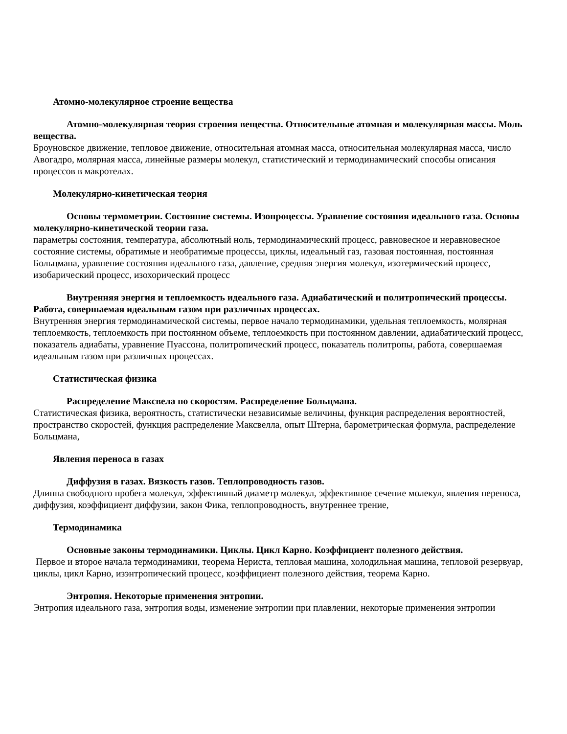Атомно-молекулярное строение вещества
Атомно-молекулярная теория строения вещества. Относительные атомная и молекулярная массы. Моль вещества.
Броуновское движение, тепловое движение, относительная атомная масса, относительная молекулярная масса, число Авогадро, молярная масса, линейные размеры молекул, статистический и термодинамический способы описания процессов в макротелах.
Молекулярно-кинетическая теория
Основы термометрии. Состояние системы. Изопроцессы. Уравнение состояния идеального газа. Основы молекулярно-кинетической теории газа.
параметры состояния, температура, абсолютный ноль, термодинамический процесс, равновесное и неравновесное состояние системы, обратимые и необратимые процессы, циклы, идеальный газ, газовая постоянная, постоянная Больцмана, уравнение состояния идеального газа, давление, средняя энергия молекул, изотермический процесс, изобарический процесс, изохорический процесс
Внутренняя энергия и теплоемкость идеального газа. Адиабатический и политропический процессы. Работа, совершаемая идеальным газом при различных процессах.
Внутренняя энергия термодинамической системы, первое начало термодинамики, удельная теплоемкость, молярная теплоемкость, теплоемкость при постоянном объеме, теплоемкость при постоянном давлении, адиабатический процесс, показатель адиабаты, уравнение Пуассона, политропический процесс, показатель политропы, работа, совершаемая идеальным газом при различных процессах.
Статистическая физика
Распределение Максвела по скоростям. Распределение Больцмана.
Статистическая физика, вероятность, статистически независимые величины, функция распределения вероятностей, пространство скоростей, функция распределение Максвелла, опыт Штерна, барометрическая формула, распределение Больцмана,
Явления переноса в газах
Диффузия в газах. Вязкость газов. Теплопроводность газов.
Длинна свободного пробега молекул, эффективный диаметр молекул, эффективное сечение молекул, явления переноса, диффузия, коэффициент диффузии, закон Фика, теплопроводность, внутреннее трение,
Термодинамика
Основные законы термодинамики. Циклы. Цикл Карно. Коэффициент полезного действия.
Первое и второе начала термодинамики, теорема Нериста, тепловая машина, холодильная машина, тепловой резервуар, циклы, цикл Карно, изэнтропический процесс, коэффициент полезного действия, теорема Карно.
Энтропия. Некоторые применения энтропии.
Энтропия идеального газа, энтропия воды, изменение энтропии при плавлении, некоторые применения энтропии